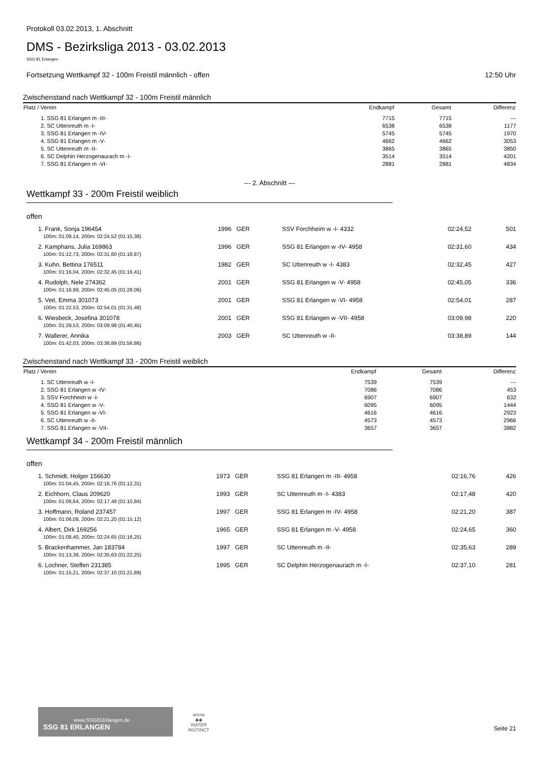Protokoll 03.02.2013, 1. Abschnitt
DMS - Bezirksliga 2013 - 03.02.2013
SSG 81 Erlangen
Fortsetzung Wettkampf 32 - 100m Freistil männlich - offen 12:50 Uhr
Zwischenstand nach Wettkampf 32 - 100m Freistil männlich
| Platz / Verein | Endkampf | Gesamt | Differenz |
| --- | --- | --- | --- |
| 1. SSG 81 Erlangen m -III- | 7715 | 7715 | --- |
| 2. SC Uttenreuth m -I- | 6538 | 6538 | 1177 |
| 3. SSG 81 Erlangen m -IV- | 5745 | 5745 | 1970 |
| 4. SSG 81 Erlangen m -V- | 4662 | 4662 | 3053 |
| 5. SC Uttenreuth m -II- | 3865 | 3865 | 3850 |
| 6. SC Delphin Herzogenaurach m -I- | 3514 | 3514 | 4201 |
| 7. SSG 81 Erlangen m -VI- | 2881 | 2881 | 4834 |
--- 2. Abschnitt ---
Wettkampf 33 - 200m Freistil weiblich
offen
| 1. Frank, Sonja 196454 | 1996 GER | SSV Forchheim w -I- 4332 | 02:24,52 | 501 |
| 100m: 01:09,14, 200m: 02:24,52 (01:15,38) | | | | |
| 2. Kamphans, Julia 169863 | 1996 GER | SSG 81 Erlangen w -IV- 4958 | 02:31,60 | 434 |
| 100m: 01:12,73, 200m: 02:31,60 (01:18,87) | | | | |
| 3. Kuhn, Bettina 176511 | 1982 GER | SC Uttenreuth w -I- 4383 | 02:32,45 | 427 |
| 100m: 01:16,04, 200m: 02:32,45 (01:16,41) | | | | |
| 4. Rudolph, Nele 274362 | 2001 GER | SSG 81 Erlangen w -V- 4958 | 02:45,05 | 336 |
| 100m: 01:16,99, 200m: 02:45,05 (01:28,06) | | | | |
| 5. Veit, Emma 301073 | 2001 GER | SSG 81 Erlangen w -VI- 4958 | 02:54,01 | 287 |
| 100m: 01:22,53, 200m: 02:54,01 (01:31,48) | | | | |
| 6. Wiesbeck, Josefina 301078 | 2001 GER | SSG 81 Erlangen w -VII- 4958 | 03:09,98 | 220 |
| 100m: 01:29,53, 200m: 03:09,98 (01:40,45) | | | | |
| 7. Wallerer, Annika | 2003 GER | SC Uttenreuth w -II- | 03:38,89 | 144 |
| 100m: 01:42,03, 200m: 03:38,89 (01:56,86) | | | | |
Zwischenstand nach Wettkampf 33 - 200m Freistil weiblich
| Platz / Verein | Endkampf | Gesamt | Differenz |
| --- | --- | --- | --- |
| 1. SC Uttenreuth w -I- | 7539 | 7539 | --- |
| 2. SSG 81 Erlangen w -IV- | 7086 | 7086 | 453 |
| 3. SSV Forchheim w -I- | 6907 | 6907 | 632 |
| 4. SSG 81 Erlangen w -V- | 6095 | 6095 | 1444 |
| 5. SSG 81 Erlangen w -VI- | 4616 | 4616 | 2923 |
| 6. SC Uttenreuth w -II- | 4573 | 4573 | 2966 |
| 7. SSG 81 Erlangen w -VII- | 3657 | 3657 | 3882 |
Wettkampf 34 - 200m Freistil männlich
offen
| 1. Schmidt, Holger 156630 | 1973 GER | SSG 81 Erlangen m -III- 4958 | 02:16,76 | 426 |
| 100m: 01:04,45, 200m: 02:16,76 (01:12,31) | | | | |
| 2. Eichhorn, Claus 209620 | 1993 GER | SC Uttenreuth m -I- 4383 | 02:17,48 | 420 |
| 100m: 01:06,64, 200m: 02:17,48 (01:10,84) | | | | |
| 3. Hoffmann, Roland 237457 | 1997 GER | SSG 81 Erlangen m -IV- 4958 | 02:21,20 | 387 |
| 100m: 01:06,08, 200m: 02:21,20 (01:15,12) | | | | |
| 4. Albert, Dirk 169256 | 1965 GER | SSG 81 Erlangen m -V- 4958 | 02:24,65 | 360 |
| 100m: 01:08,40, 200m: 02:24,65 (01:16,25) | | | | |
| 5. Brackenhammer, Jan 183784 | 1997 GER | SC Uttenreuth m -II- | 02:35,63 | 289 |
| 100m: 01:13,38, 200m: 02:35,63 (01:22,25) | | | | |
| 6. Lochner, Steffen 231385 | 1995 GER | SC Delphin Herzogenaurach m -I- | 02:37,10 | 281 |
| 100m: 01:15,21, 200m: 02:37,10 (01:21,89) | | | | |
www.SSG81Erlangen.de
SSG 81 ERLANGEN
arena
◆◆
WATER
INSTINCT
Seite 21